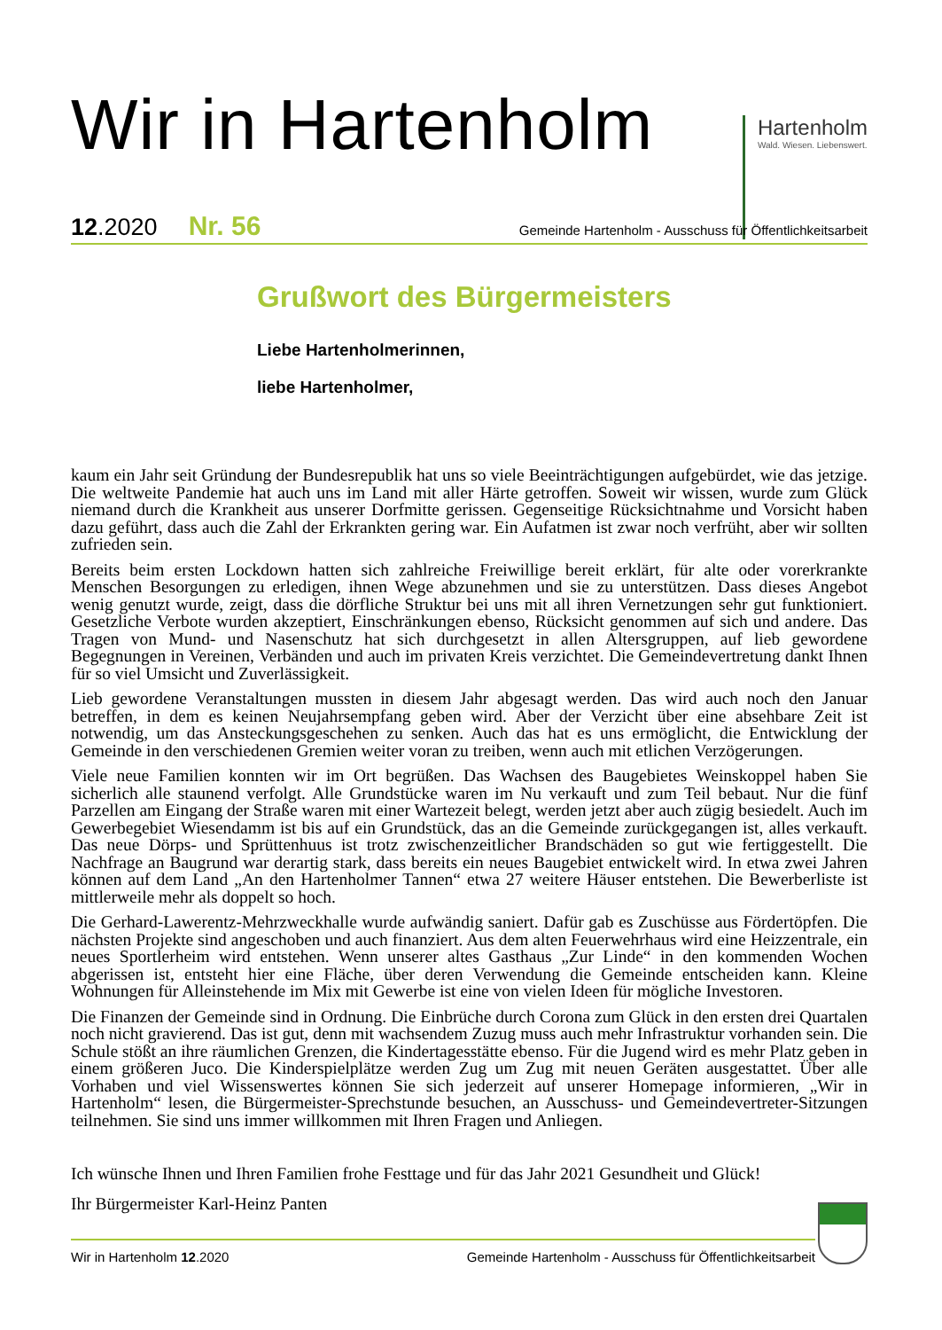Wir in Hartenholm
Hartenholm
Wald. Wiesen. Liebenswert.
12.2020 Nr. 56 Gemeinde Hartenholm - Ausschuss für Öffentlichkeitsarbeit
Grußwort des Bürgermeisters
Liebe Hartenholmerinnen,
liebe Hartenholmer,
kaum ein Jahr seit Gründung der Bundesrepublik hat uns so viele Beeinträchtigungen aufgebürdet, wie das jetzige. Die weltweite Pandemie hat auch uns im Land mit aller Härte getroffen. Soweit wir wissen, wurde zum Glück niemand durch die Krankheit aus unserer Dorfmitte gerissen. Gegenseitige Rücksichtnahme und Vorsicht haben dazu geführt, dass auch die Zahl der Erkrankten gering war. Ein Aufatmen ist zwar noch verfrüht, aber wir sollten zufrieden sein.
Bereits beim ersten Lockdown hatten sich zahlreiche Freiwillige bereit erklärt, für alte oder vorerkrankte Menschen Besorgungen zu erledigen, ihnen Wege abzunehmen und sie zu unterstützen. Dass dieses Angebot wenig genutzt wurde, zeigt, dass die dörfliche Struktur bei uns mit all ihren Vernetzungen sehr gut funktioniert. Gesetzliche Verbote wurden akzeptiert, Einschränkungen ebenso, Rücksicht genommen auf sich und andere. Das Tragen von Mund- und Nasenschutz hat sich durchgesetzt in allen Altersgruppen, auf lieb gewordene Begegnungen in Vereinen, Verbänden und auch im privaten Kreis verzichtet. Die Gemeindevertretung dankt Ihnen für so viel Umsicht und Zuverlässigkeit.
Lieb gewordene Veranstaltungen mussten in diesem Jahr abgesagt werden. Das wird auch noch den Januar betreffen, in dem es keinen Neujahrsempfang geben wird. Aber der Verzicht über eine absehbare Zeit ist notwendig, um das Ansteckungsgeschehen zu senken. Auch das hat es uns ermöglicht, die Entwicklung der Gemeinde in den verschiedenen Gremien weiter voran zu treiben, wenn auch mit etlichen Verzögerungen.
Viele neue Familien konnten wir im Ort begrüßen. Das Wachsen des Baugebietes Weinskoppel haben Sie sicherlich alle staunend verfolgt. Alle Grundstücke waren im Nu verkauft und zum Teil bebaut. Nur die fünf Parzellen am Eingang der Straße waren mit einer Wartezeit belegt, werden jetzt aber auch zügig besiedelt. Auch im Gewerbegebiet Wiesendamm ist bis auf ein Grundstück, das an die Gemeinde zurückgegangen ist, alles verkauft. Das neue Dörps- und Sprüttenhuus ist trotz zwischenzeitlicher Brandschäden so gut wie fertiggestellt. Die Nachfrage an Baugrund war derartig stark, dass bereits ein neues Baugebiet entwickelt wird. In etwa zwei Jahren können auf dem Land „An den Hartenholmer Tannen“ etwa 27 weitere Häuser entstehen. Die Bewerberliste ist mittlerweile mehr als doppelt so hoch.
Die Gerhard-Lawerentz-Mehrzweckhalle wurde aufwändig saniert. Dafür gab es Zuschüsse aus Fördertöpfen. Die nächsten Projekte sind angeschoben und auch finanziert. Aus dem alten Feuerwehrhaus wird eine Heizzentrale, ein neues Sportlerheim wird entstehen. Wenn unserer altes Gasthaus „Zur Linde“ in den kommenden Wochen abgerissen ist, entsteht hier eine Fläche, über deren Verwendung die Gemeinde entscheiden kann. Kleine Wohnungen für Alleinstehende im Mix mit Gewerbe ist eine von vielen Ideen für mögliche Investoren.
Die Finanzen der Gemeinde sind in Ordnung. Die Einbrüche durch Corona zum Glück in den ersten drei Quartalen noch nicht gravierend. Das ist gut, denn mit wachsendem Zuzug muss auch mehr Infrastruktur vorhanden sein. Die Schule stößt an ihre räumlichen Grenzen, die Kindertagesstätte ebenso. Für die Jugend wird es mehr Platz geben in einem größeren Juco. Die Kinderspielplätze werden Zug um Zug mit neuen Geräten ausgestattet. Über alle Vorhaben und viel Wissenswertes können Sie sich jederzeit auf unserer Homepage informieren, „Wir in Hartenholm“ lesen, die Bürgermeister-Sprechstunde besuchen, an Ausschuss- und Gemeindevertreter-Sitzungen teilnehmen. Sie sind uns immer willkommen mit Ihren Fragen und Anliegen.
Ich wünsche Ihnen und Ihren Familien frohe Festtage und für das Jahr 2021 Gesundheit und Glück!
Ihr Bürgermeister Karl-Heinz Panten
Wir in Hartenholm 12.2020 Gemeinde Hartenholm - Ausschuss für Öffentlichkeitsarbeit